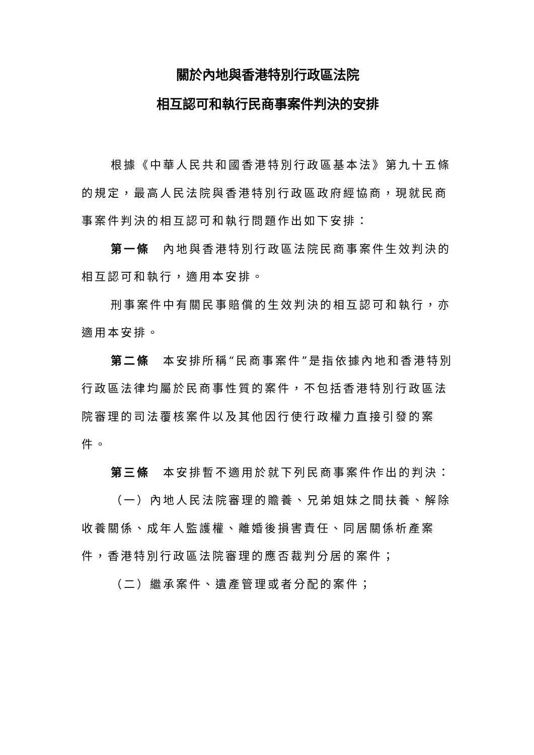關於內地與香港特別行政區法院
相互認可和執行民商事案件判決的安排
根據《中華人民共和國香港特別行政區基本法》第九十五條的規定，最高人民法院與香港特別行政區政府經協商，現就民商事案件判決的相互認可和執行問題作出如下安排：
第一條　內地與香港特別行政區法院民商事案件生效判決的相互認可和執行，適用本安排。
刑事案件中有關民事賠償的生效判決的相互認可和執行，亦適用本安排。
第二條　本安排所稱“民商事案件”是指依據內地和香港特別行政區法律均屬於民商事性質的案件，不包括香港特別行政區法院審理的司法覆核案件以及其他因行使行政權力直接引發的案件。
第三條　本安排暫不適用於就下列民商事案件作出的判決：
（一）內地人民法院審理的贍養、兄弟姐妹之間扶養、解除收養關係、成年人監護權、離婚後損害責任、同居關係析產案件，香港特別行政區法院審理的應否裁判分居的案件；
（二）繼承案件、遺產管理或者分配的案件；